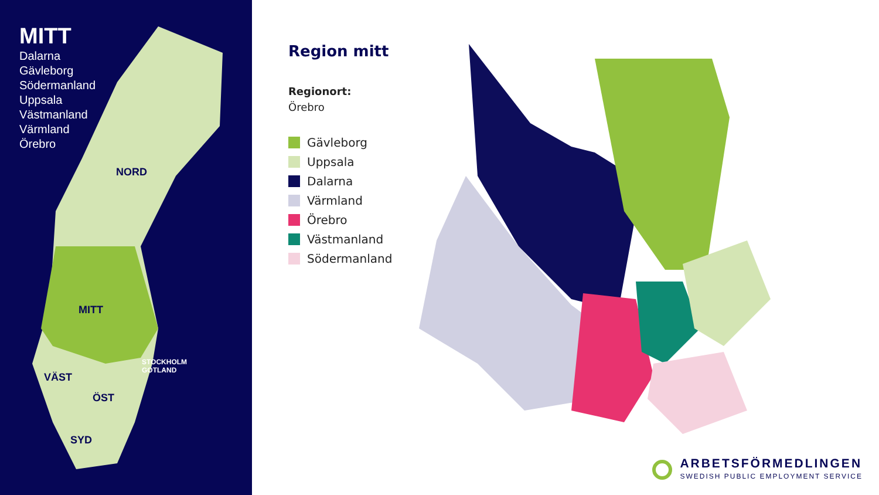MITT
Dalarna
Gävleborg
Södermanland
Uppsala
Västmanland
Värmland
Örebro
NORD
MITT
VÄST
ÖST
SYD
STOCKHOLM
GOTLAND
Region mitt
Regionort:
Örebro
Gävleborg
Uppsala
Dalarna
Värmland
Örebro
Västmanland
Södermanland
ARBETSFÖRMEDLINGEN
SWEDISH PUBLIC EMPLOYMENT SERVICE